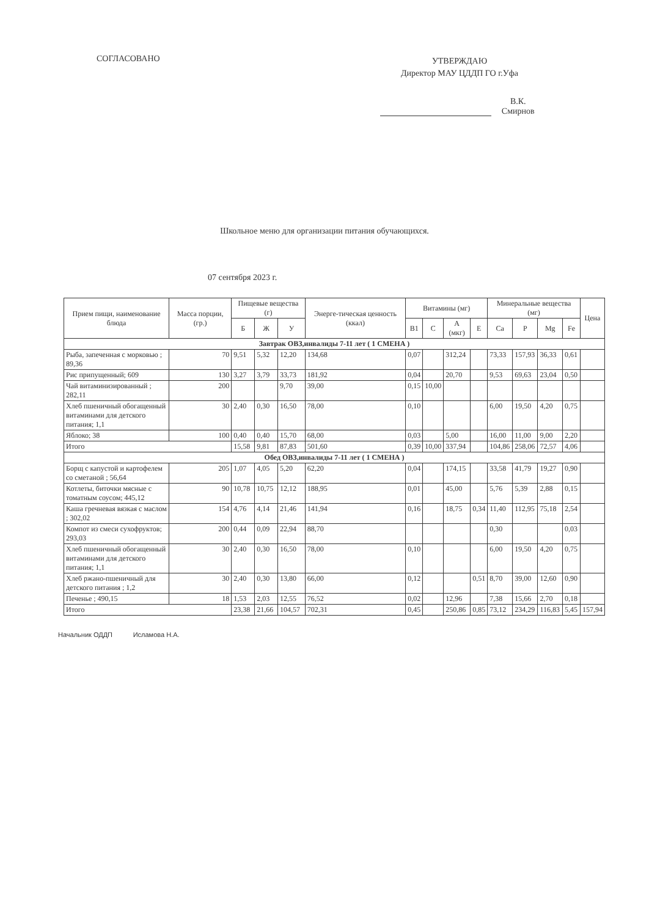СОГЛАСОВАНО
УТВЕРЖДАЮ
Директор МАУ ЦДДП ГО г.Уфа
В.К. Смирнов
Школьное меню для организации питания обучающихся.
07 сентября 2023 г.
| Прием пищи, наименование блюда | Масса порции, (гр.) | Пищевые вещества (г) | | | Энерге-тическая ценность (ккал) | Витамины (мг) | | | | Минеральные вещества (мг) | | | | Цена |
| --- | --- | --- | --- | --- | --- | --- | --- | --- | --- | --- | --- | --- | --- | --- |
| | | Б | Ж | У | | B1 | C | A (мкг) | E | Ca | P | Mg | Fe | |
| Завтрак ОВЗ,инвалиды 7-11 лет ( 1 СМЕНА ) | | | | | | | | | | | | | | |
| Рыба, запеченная с морковью ; 89,36 | 70 | 9,51 | 5,32 | 12,20 | 134,68 | 0,07 | | 312,24 | | 73,33 | 157,93 | 36,33 | 0,61 | |
| Рис припущенный; 609 | 130 | 3,27 | 3,79 | 33,73 | 181,92 | 0,04 | | 20,70 | | 9,53 | 69,63 | 23,04 | 0,50 | |
| Чай витаминизированный ; 282,11 | 200 | | | 9,70 | 39,00 | 0,15 | 10,00 | | | | | | | |
| Хлеб пшеничный обогащенный витаминами для детского питания; 1,1 | 30 | 2,40 | 0,30 | 16,50 | 78,00 | 0,10 | | | | 6,00 | 19,50 | 4,20 | 0,75 | |
| Яблоко; 38 | 100 | 0,40 | 0,40 | 15,70 | 68,00 | 0,03 | | 5,00 | | 16,00 | 11,00 | 9,00 | 2,20 | |
| Итого | | 15,58 | 9,81 | 87,83 | 501,60 | 0,39 | 10,00 | 337,94 | | 104,86 | 258,06 | 72,57 | 4,06 | |
| Обед ОВЗ,инвалиды 7-11 лет ( 1 СМЕНА ) | | | | | | | | | | | | | | |
| Борщ с капустой и картофелем со сметаной ; 56,64 | 205 | 1,07 | 4,05 | 5,20 | 62,20 | 0,04 | | 174,15 | | 33,58 | 41,79 | 19,27 | 0,90 | |
| Котлеты, биточки мясные с томатным соусом; 445,12 | 90 | 10,78 | 10,75 | 12,12 | 188,95 | 0,01 | | 45,00 | | 5,76 | 5,39 | 2,88 | 0,15 | |
| Каша гречневая вязкая с маслом ; 302,02 | 154 | 4,76 | 4,14 | 21,46 | 141,94 | 0,16 | | 18,75 | 0,34 | 11,40 | 112,95 | 75,18 | 2,54 | |
| Компот из смеси сухофруктов; 293,03 | 200 | 0,44 | 0,09 | 22,94 | 88,70 | | | | | 0,30 | | | 0,03 | |
| Хлеб пшеничный обогащенный витаминами для детского питания; 1,1 | 30 | 2,40 | 0,30 | 16,50 | 78,00 | 0,10 | | | | 6,00 | 19,50 | 4,20 | 0,75 | |
| Хлеб ржано-пшеничный для детского питания ; 1,2 | 30 | 2,40 | 0,30 | 13,80 | 66,00 | 0,12 | | | 0,51 | 8,70 | 39,00 | 12,60 | 0,90 | |
| Печенье ; 490,15 | 18 | 1,53 | 2,03 | 12,55 | 76,52 | 0,02 | | 12,96 | | 7,38 | 15,66 | 2,70 | 0,18 | |
| Итого | | 23,38 | 21,66 | 104,57 | 702,31 | 0,45 | | 250,86 | 0,85 | 73,12 | 234,29 | 116,83 | 5,45 | 157,94 |
Начальник ОДДП Исламова Н.А.